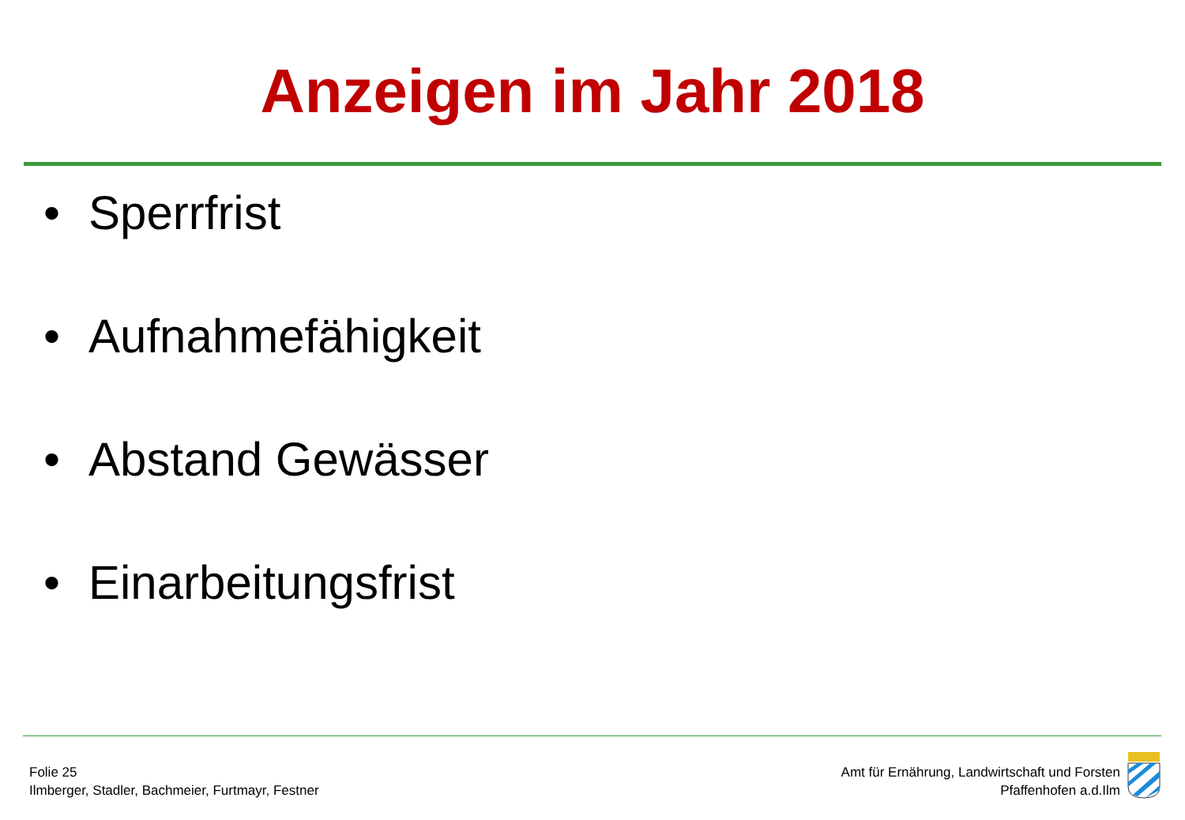Anzeigen im Jahr 2018
• Sperrfrist
• Aufnahmefähigkeit
• Abstand Gewässer
• Einarbeitungsfrist
Folie 25
Ilmberger, Stadler, Bachmeier, Furtmayr, Festner
Amt für Ernährung, Landwirtschaft und Forsten
Pfaffenhofen a.d.Ilm